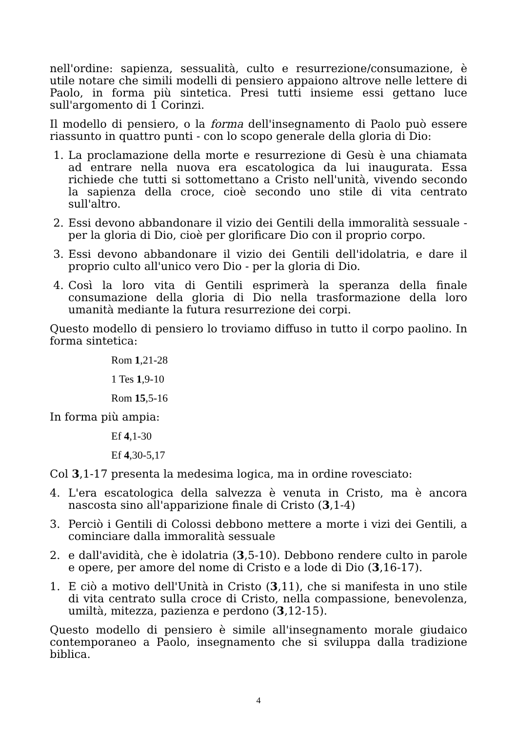nell'ordine: sapienza, sessualità, culto e resurrezione/consumazione, è utile notare che simili modelli di pensiero appaiono altrove nelle lettere di Paolo, in forma più sintetica. Presi tutti insieme essi gettano luce sull'argomento di 1 Corinzi.
Il modello di pensiero, o la forma dell'insegnamento di Paolo può essere riassunto in quattro punti - con lo scopo generale della gloria di Dio:
1. La proclamazione della morte e resurrezione di Gesù è una chiamata ad entrare nella nuova era escatologica da lui inaugurata. Essa richiede che tutti si sottomettano a Cristo nell'unità, vivendo secondo la sapienza della croce, cioè secondo uno stile di vita centrato sull'altro.
2. Essi devono abbandonare il vizio dei Gentili della immoralità sessuale - per la gloria di Dio, cioè per glorificare Dio con il proprio corpo.
3. Essi devono abbandonare il vizio dei Gentili dell'idolatria, e dare il proprio culto all'unico vero Dio - per la gloria di Dio.
4. Così la loro vita di Gentili esprimerà la speranza della finale consumazione della gloria di Dio nella trasformazione della loro umanità mediante la futura resurrezione dei corpi.
Questo modello di pensiero lo troviamo diffuso in tutto il corpo paolino. In forma sintetica:
Rom 1,21-28
1 Tes 1,9-10
Rom 15,5-16
In forma più ampia:
Ef 4,1-30
Ef 4,30-5,17
Col 3,1-17 presenta la medesima logica, ma in ordine rovesciato:
4. L'era escatologica della salvezza è venuta in Cristo, ma è ancora nascosta sino all'apparizione finale di Cristo (3,1-4)
3. Perciò i Gentili di Colossi debbono mettere a morte i vizi dei Gentili, a cominciare dalla immoralità sessuale
2. e dall'avidità, che è idolatria (3,5-10). Debbono rendere culto in parole e opere, per amore del nome di Cristo e a lode di Dio (3,16-17).
1. E ciò a motivo dell'Unità in Cristo (3,11), che si manifesta in uno stile di vita centrato sulla croce di Cristo, nella compassione, benevolenza, umiltà, mitezza, pazienza e perdono (3,12-15).
Questo modello di pensiero è simile all'insegnamento morale giudaico contemporaneo a Paolo, insegnamento che si sviluppa dalla tradizione biblica.
4